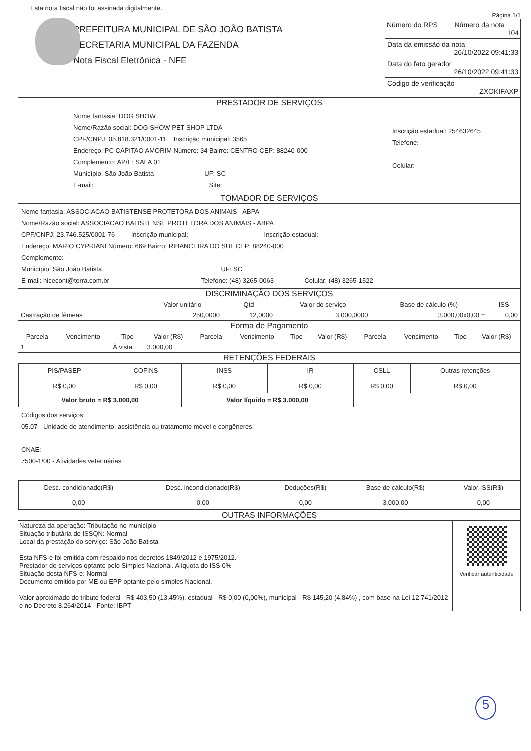Esta nota fiscal não foi assinada digitalmente.
Página 1/1
PREFEITURA MUNICIPAL DE SÃO JOÃO BATISTA
SECRETARIA MUNICIPAL DA FAZENDA
Nota Fiscal Eletrônica - NFE
Número do RPS Número da nota
104
Data da emissão da nota
26/10/2022 09:41:33
Data do fato gerador
26/10/2022 09:41:33
Código de verificação
ZXOKIFAXP
PRESTADOR DE SERVIÇOS
Nome fantasia: DOG SHOW
Nome/Razão social: DOG SHOW PET SHOP LTDA
CPF/CNPJ: 05.818.321/0001-11 Inscrição municipal: 3565
Endereço: PC CAPITAO AMORIM Número: 34 Bairro: CENTRO CEP: 88240-000
Complemento: AP/E: SALA 01
Município: São João Batista UF: SC
E-mail: Site:
Inscrição estadual: 254632645
Telefone:
Celular:
TOMADOR DE SERVIÇOS
Nome fantasia: ASSOCIACAO BATISTENSE PROTETORA DOS ANIMAIS - ABPA
Nome/Razão social: ASSOCIACAO BATISTENSE PROTETORA DOS ANIMAIS - ABPA
CPF/CNPJ: 23.746.525/0001-76 Inscrição municipal: Inscrição estadual:
Endereço: MARIO CYPRIANI Número: 669 Bairro: RIBANCEIRA DO SUL CEP: 88240-000
Complemento:
Município: São João Batista UF: SC
E-mail: nicecont@terra.com.br Telefone: (48) 3265-0063 Celular: (48) 3265-1522
DISCRIMINAÇÃO DOS SERVIÇOS
| | Valor unitário | Qtd | Valor do serviço | Base de cálculo (%) | ISS |
| --- | --- | --- | --- | --- | --- |
| Castração de fêmeas | 250,0000 | 12,0000 | 3.000,0000 | 3.000,00x0,00 = | 0,00 |
Forma de Pagamento
| Parcela | Vencimento | Tipo | Valor (R$) | Parcela | Vencimento | Tipo | Valor (R$) | Parcela | Vencimento | Tipo | Valor (R$) |
| --- | --- | --- | --- | --- | --- | --- | --- | --- | --- | --- | --- |
| 1 | | À vista | 3.000,00 | | | | | | | | |
RETENÇÕES FEDERAIS
| PIS/PASEP R$ 0,00 | COFINS R$ 0,00 | INSS R$ 0,00 | IR R$ 0,00 | CSLL R$ 0,00 | Outras retenções R$ 0,00 |
| Valor bruto = R$ 3.000,00 | | Valor líquido = R$ 3.000,00 | | | |
Códigos dos serviços:
05.07 - Unidade de atendimento, assistência ou tratamento móvel e congêneres.
CNAE:
7500-1/00 - Atividades veterinárias
| Desc. condicionado(R$) 0,00 | Desc. incondicionado(R$) 0,00 | Deduções(R$) 0,00 | Base de cálculo(R$) 3.000,00 | Valor ISS(R$) 0,00 |
OUTRAS INFORMAÇÕES
Natureza da operação: Tributação no município
Situação tributária do ISSQN: Normal
Local da prestação do serviço: São João Batista
Esta NFS-e foi emitida com respaldo nos decretos 1849/2012 e 1975/2012.
Prestador de serviços optante pelo Simples Nacional. Alíquota do ISS 0%
Situação desta NFS-e: Normal
Documento emitido por ME ou EPP optante pelo simples Nacional.
Valor aproximado do tributo federal - R$ 403,50 (13,45%), estadual - R$ 0,00 (0,00%), municipal - R$ 145,20 (4,84%) , com base na Lei 12.741/2012 e no Decreto 8.264/2014 - Fonte: IBPT
Verificar autenticidade
5